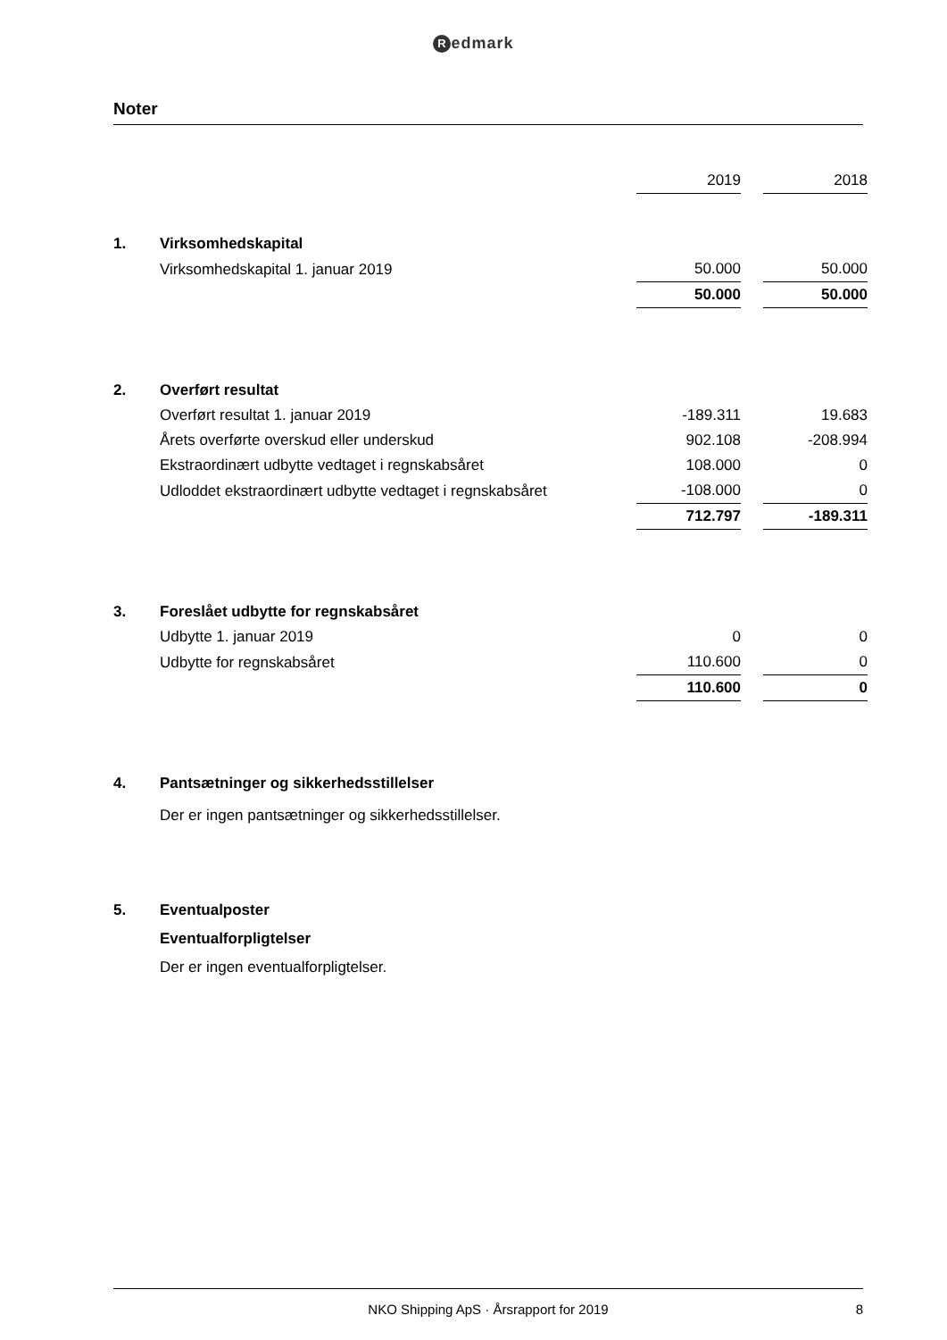Redmark
Noter
| | | 2019 | | 2018 |
| 1. | Virksomhedskapital | | | |
| | Virksomhedskapital 1. januar 2019 | 50.000 | | 50.000 |
| | | 50.000 | | 50.000 |
| 2. | Overført resultat | | | |
| | Overført resultat 1. januar 2019 | -189.311 | | 19.683 |
| | Årets overførte overskud eller underskud | 902.108 | | -208.994 |
| | Ekstraordinært udbytte vedtaget i regnskabsåret | 108.000 | | 0 |
| | Udloddet ekstraordinært udbytte vedtaget i regnskabsåret | -108.000 | | 0 |
| | | 712.797 | | -189.311 |
| 3. | Foreslået udbytte for regnskabsåret | | | |
| | Udbytte 1. januar 2019 | 0 | | 0 |
| | Udbytte for regnskabsåret | 110.600 | | 0 |
| | | 110.600 | | 0 |
| 4. | Pantsætninger og sikkerhedsstillelser | | | |
| | Der er ingen pantsætninger og sikkerhedsstillelser. | | | |
| 5. | Eventualposter | | | |
| | Eventualforpligtelser | | | |
| | Der er ingen eventualforpligtelser. | | | |
NKO Shipping ApS · Årsrapport for 2019 8